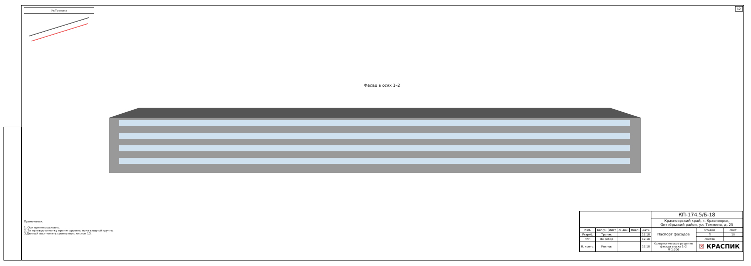12
Ул.Томмина
Фасад в осях 1–2
Примечания:
1. Оси приняты условно.
2. За нулевую отметку принят уровень пола входной группы.
3.Данный лист читать совместно с листом 13.
| | | | | | | КП-174.5/Б-18 | | |
| | | | | | | Красноярский край, г. Красноярск, Октябрьский район, ул. Томмина, д. 25 | | |
| Изм. | Кол.уч | Лист | № док. | Подп. | Дата | Паспорт фасадов | Стадия | Лист |
| Разраб. | Триняк | | | | 12.18 | | П | 10 |
| ГИП | Жеребор | | | | 12.18 | | Листов | |
| Н. контр. | Иванов | | | | 12.18 | Колористическое решение фасада в осях 1–2 М 1:200 | ☒ КРАСПИК | |